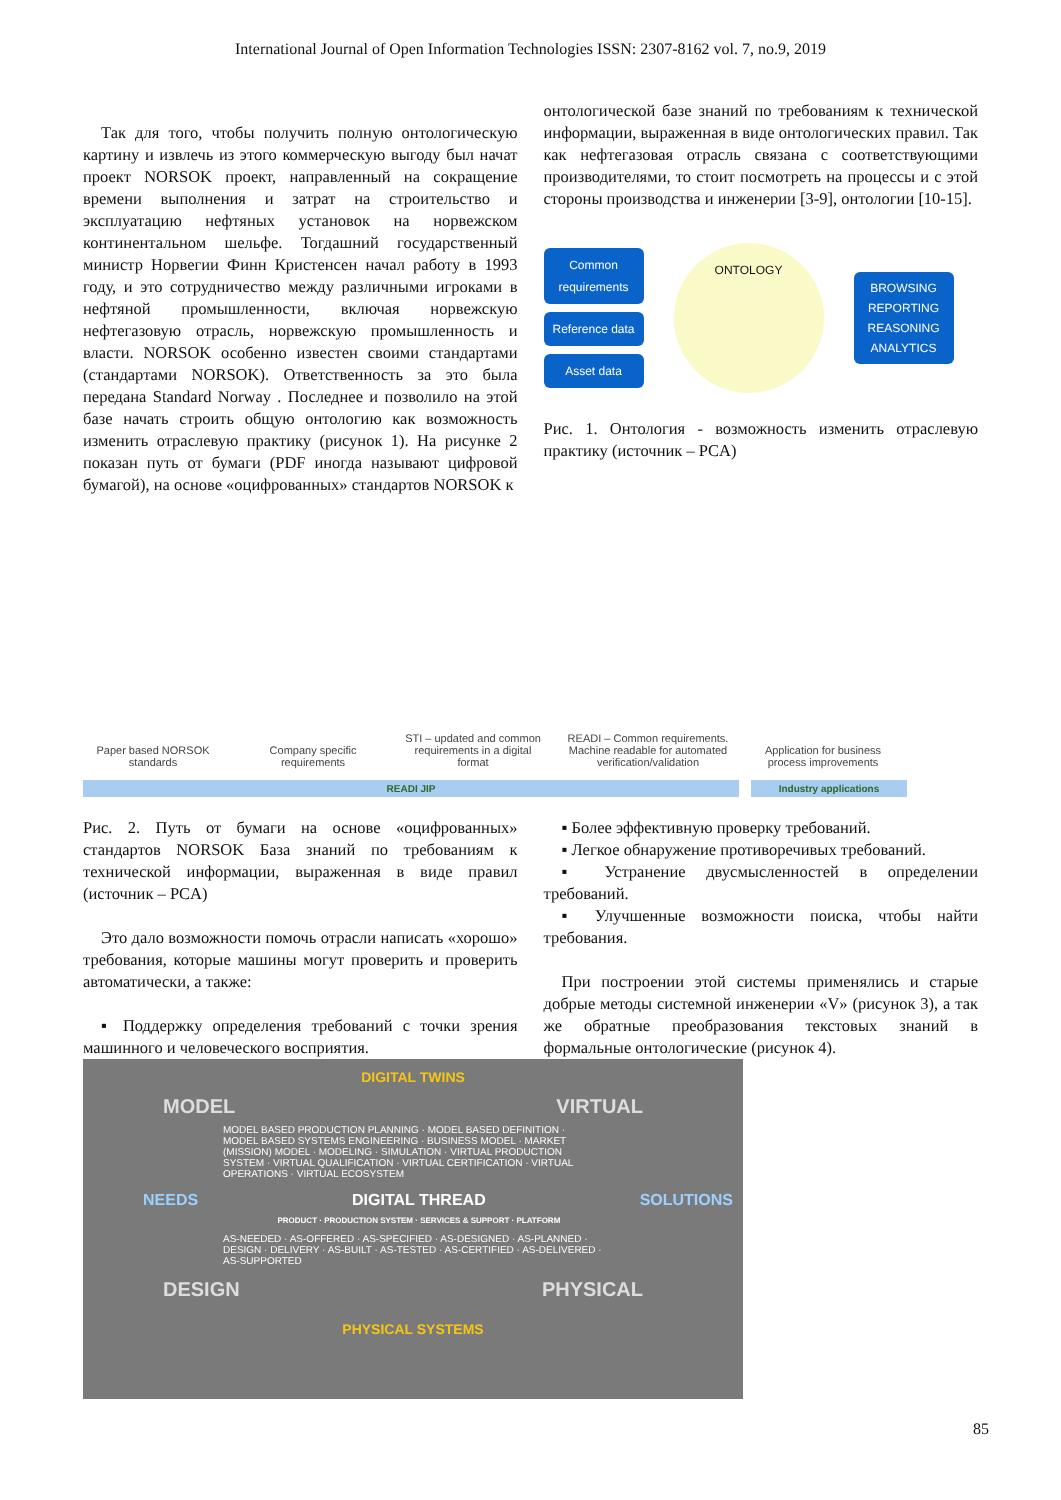International Journal of Open Information Technologies ISSN: 2307-8162 vol. 7, no.9, 2019
Так для того, чтобы получить полную онтологическую картину и извлечь из этого коммерческую выгоду был начат проект NORSOK проект, направленный на сокращение времени выполнения и затрат на строительство и эксплуатацию нефтяных установок на норвежском континентальном шельфе. Тогдашний государственный министр Норвегии Финн Кристенсен начал работу в 1993 году, и это сотрудничество между различными игроками в нефтяной промышленности, включая норвежскую нефтегазовую отрасль, норвежскую промышленность и власти. NORSOK особенно известен своими стандартами (стандартами NORSOK). Ответственность за это была передана Standard Norway . Последнее и позволило на этой базе начать строить общую онтологию как возможность изменить отраслевую практику (рисунок 1). На рисунке 2 показан путь от бумаги (PDF иногда называют цифровой бумагой), на основе «оцифрованных» стандартов NORSOK к
онтологической базе знаний по требованиям к технической информации, выраженная в виде онтологических правил. Так как нефтегазовая отрасль связана с соответствующими производителями, то стоит посмотреть на процессы и с этой стороны производства и инженерии [3-9], онтологии [10-15].
Common requirements
Reference data
Asset data
ONTOLOGY
BROWSING REPORTING REASONING ANALYTICS
Рис. 1. Онтология - возможность изменить отраслевую практику (источник – PCA)
Paper based NORSOK standards
Company specific requirements
STI – updated and common requirements in a digital format
READI – Common requirements. Machine readable for automated verification/validation
Application for business process improvements
READI JIP Industry applications
Рис. 2. Путь от бумаги на основе «оцифрованных» стандартов NORSOK База знаний по требованиям к технической информации, выраженная в виде правил (источник – PCA)
Это дало возможности помочь отрасли написать «хорошо» требования, которые машины могут проверить и проверить автоматически, а также:
▪ Поддержку определения требований с точки зрения машинного и человеческого восприятия.
▪ Более эффективную проверку требований.
▪ Легкое обнаружение противоречивых требований.
▪ Устранение двусмысленностей в определении требований.
▪ Улучшенные возможности поиска, чтобы найти требования.
При построении этой системы применялись и старые добрые методы системной инженерии «V» (рисунок 3), а так же обратные преобразования текстовых знаний в формальные онтологические (рисунок 4).
DIGITAL TWINS
MODEL VIRTUAL
MODEL BASED PRODUCTION PLANNING · MODEL BASED DEFINITION · MODEL BASED SYSTEMS ENGINEERING · BUSINESS MODEL · MARKET (MISSION) MODEL · MODELING · SIMULATION · VIRTUAL PRODUCTION SYSTEM · VIRTUAL QUALIFICATION · VIRTUAL CERTIFICATION · VIRTUAL OPERATIONS · VIRTUAL ECOSYSTEM
NEEDS DIGITAL THREAD
PRODUCT · PRODUCTION SYSTEM · SERVICES & SUPPORT · PLATFORM SOLUTIONS
AS-NEEDED · AS-OFFERED · AS-SPECIFIED · AS-DESIGNED · AS-PLANNED · DESIGN · DELIVERY · AS-BUILT · AS-TESTED · AS-CERTIFIED · AS-DELIVERED · AS-SUPPORTED
DESIGN PHYSICAL
PHYSICAL SYSTEMS
85